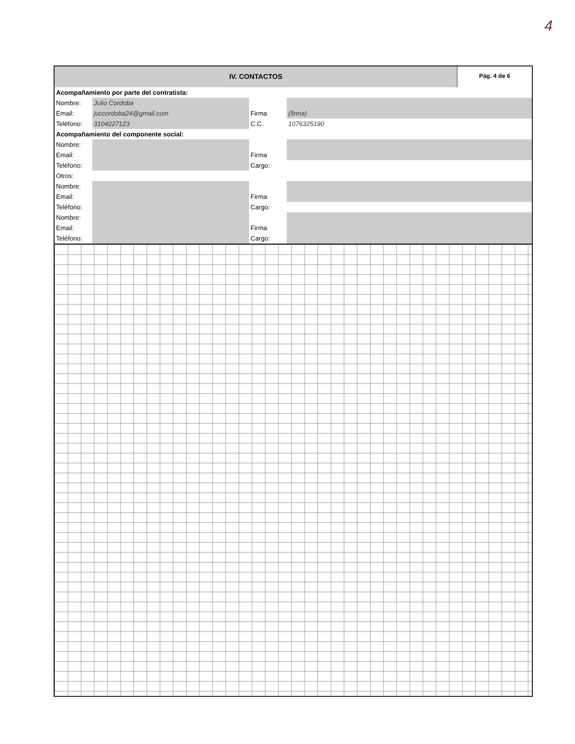4
IV. CONTACTOS
Pág. 4 de 6
| Acompañamiento por parte del contratista: | | | |
| Nombre: | Julio Cordoba | | |
| Email: | juccordoba24@gmail.com | Firma | (firma) |
| Teléfono: | 3104227123 | C.C. | 1076325190 |
| Acompañamiento del componente social: | | | |
| Nombre: | | | |
| Email: | | Firma | |
| Teléfono: | | Cargo: | |
| Otros: | | | |
| Nombre: | | | |
| Email: | | Firma | |
| Teléfono: | | Cargo: | |
| Nombre: | | | |
| Email: | | Firma | |
| Teléfono: | | Cargo: | |